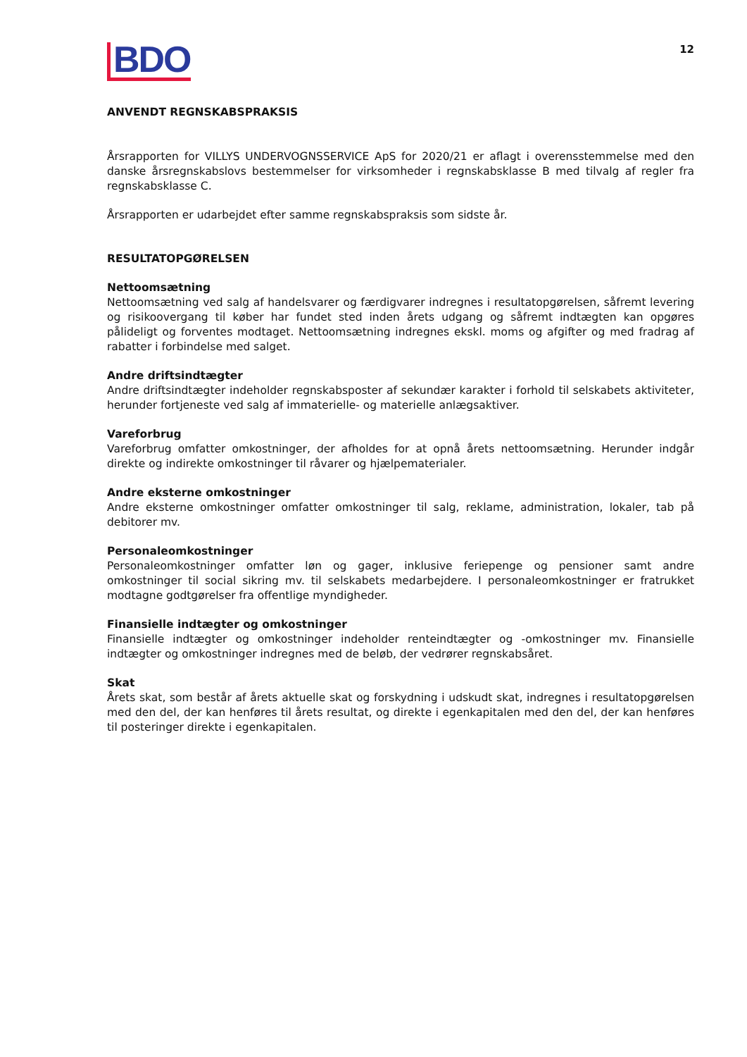BDO
12
ANVENDT REGNSKABSPRAKSIS
Årsrapporten for VILLYS UNDERVOGNSSERVICE ApS for 2020/21 er aflagt i overensstemmelse med den danske årsregnskabslovs bestemmelser for virksomheder i regnskabsklasse B med tilvalg af regler fra regnskabsklasse C.
Årsrapporten er udarbejdet efter samme regnskabspraksis som sidste år.
RESULTATOPGØRELSEN
Nettoomsætning
Nettoomsætning ved salg af handelsvarer og færdigvarer indregnes i resultatopgørelsen, såfremt levering og risikoovergang til køber har fundet sted inden årets udgang og såfremt indtægten kan opgøres pålideligt og forventes modtaget. Nettoomsætning indregnes ekskl. moms og afgifter og med fradrag af rabatter i forbindelse med salget.
Andre driftsindtægter
Andre driftsindtægter indeholder regnskabsposter af sekundær karakter i forhold til selskabets aktiviteter, herunder fortjeneste ved salg af immaterielle- og materielle anlægsaktiver.
Vareforbrug
Vareforbrug omfatter omkostninger, der afholdes for at opnå årets nettoomsætning. Herunder indgår direkte og indirekte omkostninger til råvarer og hjælpematerialer.
Andre eksterne omkostninger
Andre eksterne omkostninger omfatter omkostninger til salg, reklame, administration, lokaler, tab på debitorer mv.
Personaleomkostninger
Personaleomkostninger omfatter løn og gager, inklusive feriepenge og pensioner samt andre omkostninger til social sikring mv. til selskabets medarbejdere. I personaleomkostninger er fratrukket modtagne godtgørelser fra offentlige myndigheder.
Finansielle indtægter og omkostninger
Finansielle indtægter og omkostninger indeholder renteindtægter og -omkostninger mv. Finansielle indtægter og omkostninger indregnes med de beløb, der vedrører regnskabsåret.
Skat
Årets skat, som består af årets aktuelle skat og forskydning i udskudt skat, indregnes i resultatopgørelsen med den del, der kan henføres til årets resultat, og direkte i egenkapitalen med den del, der kan henføres til posteringer direkte i egenkapitalen.